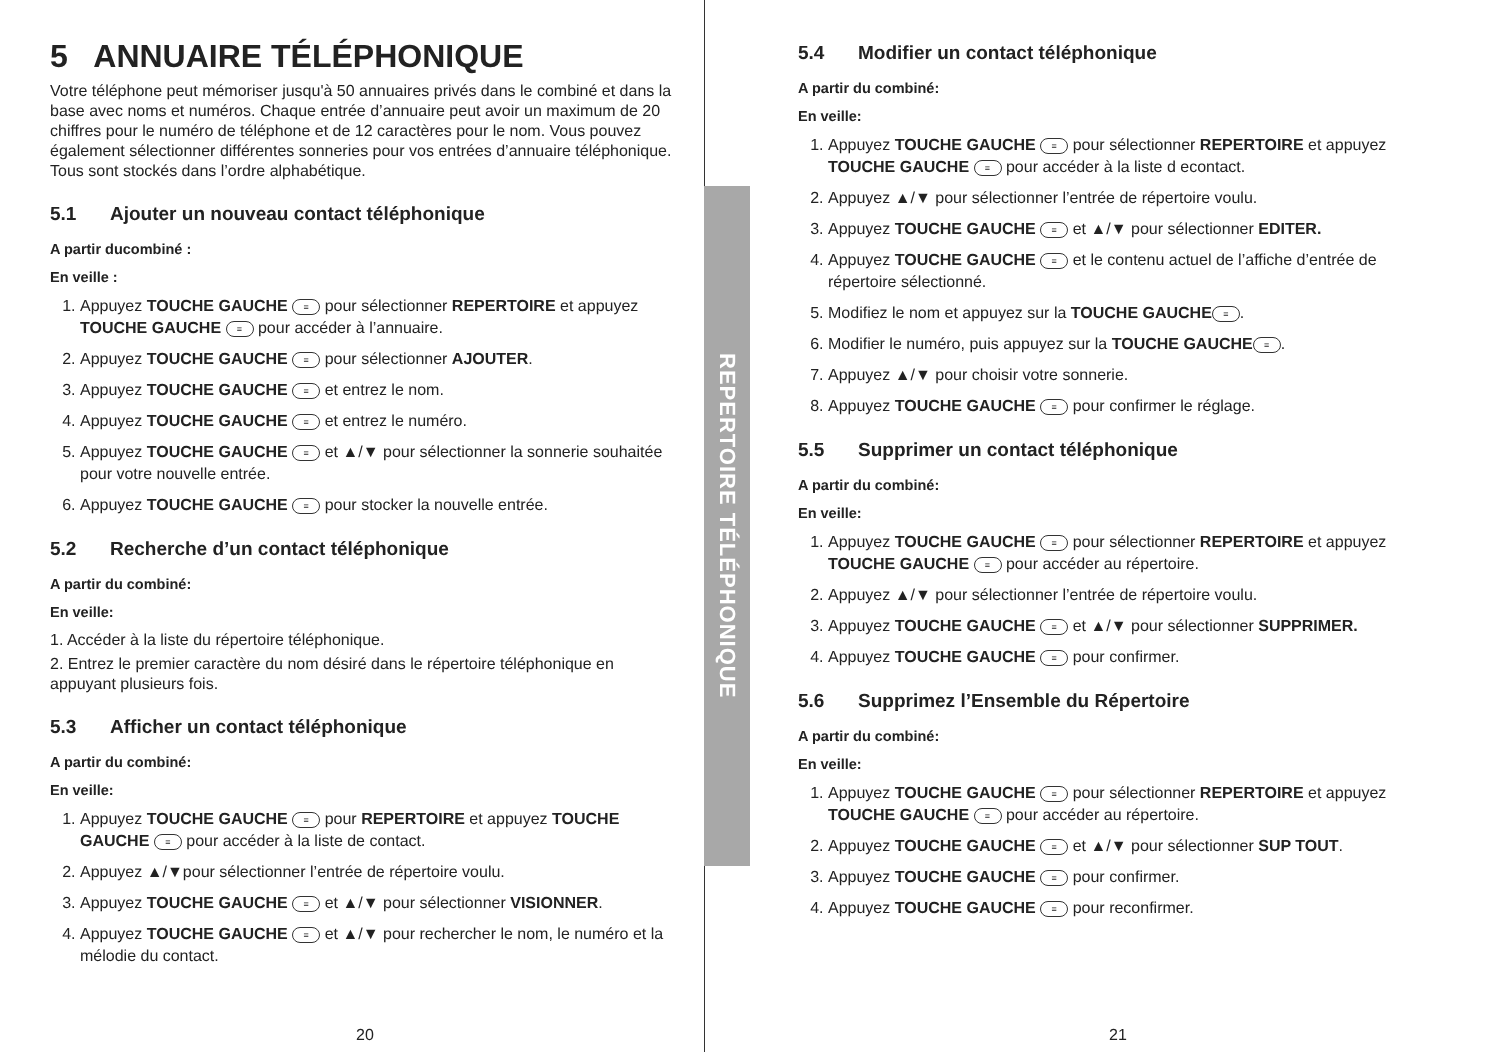REPERTOIRE TÉLÉPHONIQUE
5 ANNUAIRE TÉLÉPHONIQUE
Votre téléphone peut mémoriser jusqu'à 50 annuaires privés dans le combiné et dans la base avec noms et numéros. Chaque entrée d’annuaire peut avoir un maximum de 20 chiffres pour le numéro de téléphone et de 12 caractères pour le nom. Vous pouvez également sélectionner différentes sonneries pour vos entrées d’annuaire téléphonique. Tous sont stockés dans l’ordre alphabétique.
5.1 Ajouter un nouveau contact téléphonique
A partir ducombiné :
En veille :
1. Appuyez TOUCHE GAUCHE ≡ pour sélectionner REPERTOIRE et appuyez TOUCHE GAUCHE ≡ pour accéder à l’annuaire.
2. Appuyez TOUCHE GAUCHE ≡ pour sélectionner AJOUTER.
3. Appuyez TOUCHE GAUCHE ≡ et entrez le nom.
4. Appuyez TOUCHE GAUCHE ≡ et entrez le numéro.
5. Appuyez TOUCHE GAUCHE ≡ et ▲/▼ pour sélectionner la sonnerie souhaitée pour votre nouvelle entrée.
6. Appuyez TOUCHE GAUCHE ≡ pour stocker la nouvelle entrée.
5.2 Recherche d’un contact téléphonique
A partir du combiné:
En veille:
1. Accéder à la liste du répertoire téléphonique.
2. Entrez le premier caractère du nom désiré dans le répertoire téléphonique en appuyant plusieurs fois.
5.3 Afficher un contact téléphonique
A partir du combiné:
En veille:
1. Appuyez TOUCHE GAUCHE ≡ pour REPERTOIRE et appuyez TOUCHE GAUCHE ≡ pour accéder à la liste de contact.
2. Appuyez ▲/▼pour sélectionner l’entrée de répertoire voulu.
3. Appuyez TOUCHE GAUCHE ≡ et ▲/▼ pour sélectionner VISIONNER.
4. Appuyez TOUCHE GAUCHE ≡ et ▲/▼ pour rechercher le nom, le numéro et la mélodie du contact.
20
5.4 Modifier un contact téléphonique
A partir du combiné:
En veille:
1. Appuyez TOUCHE GAUCHE ≡ pour sélectionner REPERTOIRE et appuyez TOUCHE GAUCHE ≡ pour accéder à la liste d econtact.
2. Appuyez ▲/▼ pour sélectionner l’entrée de répertoire voulu.
3. Appuyez TOUCHE GAUCHE ≡ et ▲/▼ pour sélectionner EDITER.
4. Appuyez TOUCHE GAUCHE ≡ et le contenu actuel de l’affiche d’entrée de répertoire sélectionné.
5. Modifiez le nom et appuyez sur la TOUCHE GAUCHE ≡.
6. Modifier le numéro, puis appuyez sur la TOUCHE GAUCHE ≡.
7. Appuyez ▲/▼ pour choisir votre sonnerie.
8. Appuyez TOUCHE GAUCHE ≡ pour confirmer le réglage.
5.5 Supprimer un contact téléphonique
A partir du combiné:
En veille:
1. Appuyez TOUCHE GAUCHE ≡ pour sélectionner REPERTOIRE et appuyez TOUCHE GAUCHE ≡ pour accéder au répertoire.
2. Appuyez ▲/▼ pour sélectionner l’entrée de répertoire voulu.
3. Appuyez TOUCHE GAUCHE ≡ et ▲/▼ pour sélectionner SUPPRIMER.
4. Appuyez TOUCHE GAUCHE ≡ pour confirmer.
5.6 Supprimez l’Ensemble du Répertoire
A partir du combiné:
En veille:
1. Appuyez TOUCHE GAUCHE ≡ pour sélectionner REPERTOIRE et appuyez TOUCHE GAUCHE ≡ pour accéder au répertoire.
2. Appuyez TOUCHE GAUCHE ≡ et ▲/▼ pour sélectionner SUP TOUT.
3. Appuyez TOUCHE GAUCHE ≡ pour confirmer.
4. Appuyez TOUCHE GAUCHE ≡ pour reconfirmer.
21